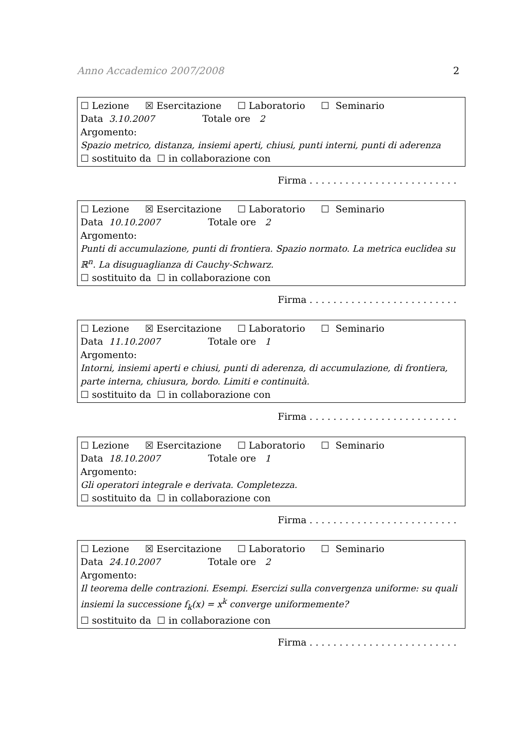Anno Accademico 2007/2008 2
☐ Lezione ☒ Esercitazione ☐ Laboratorio ☐ Seminario
Data 3.10.2007 Totale ore 2
Argomento:
Spazio metrico, distanza, insiemi aperti, chiusi, punti interni, punti di aderenza
☐ sostituito da ☐ in collaborazione con
Firma . . . . . . . . . . . . . . . . . . . . . . . . .
☐ Lezione ☒ Esercitazione ☐ Laboratorio ☐ Seminario
Data 10.10.2007 Totale ore 2
Argomento:
Punti di accumulazione, punti di frontiera. Spazio normato. La metrica euclidea su ℝ<sup>n</sup>. La disuguaglianza di Cauchy-Schwarz.
☐ sostituito da ☐ in collaborazione con
Firma . . . . . . . . . . . . . . . . . . . . . . . . .
☐ Lezione ☒ Esercitazione ☐ Laboratorio ☐ Seminario
Data 11.10.2007 Totale ore 1
Argomento:
Intorni, insiemi aperti e chiusi, punti di aderenza, di accumulazione, di frontiera, parte interna, chiusura, bordo. Limiti e continuità.
☐ sostituito da ☐ in collaborazione con
Firma . . . . . . . . . . . . . . . . . . . . . . . . .
☐ Lezione ☒ Esercitazione ☐ Laboratorio ☐ Seminario
Data 18.10.2007 Totale ore 1
Argomento:
Gli operatori integrale e derivata. Completezza.
☐ sostituito da ☐ in collaborazione con
Firma . . . . . . . . . . . . . . . . . . . . . . . . .
☐ Lezione ☒ Esercitazione ☐ Laboratorio ☐ Seminario
Data 24.10.2007 Totale ore 2
Argomento:
Il teorema delle contrazioni. Esempi. Esercizi sulla convergenza uniforme: su quali insiemi la successione f<sub>k</sub>(x) = x<sup>k</sup> converge uniformemente?
☐ sostituito da ☐ in collaborazione con
Firma . . . . . . . . . . . . . . . . . . . . . . . . .